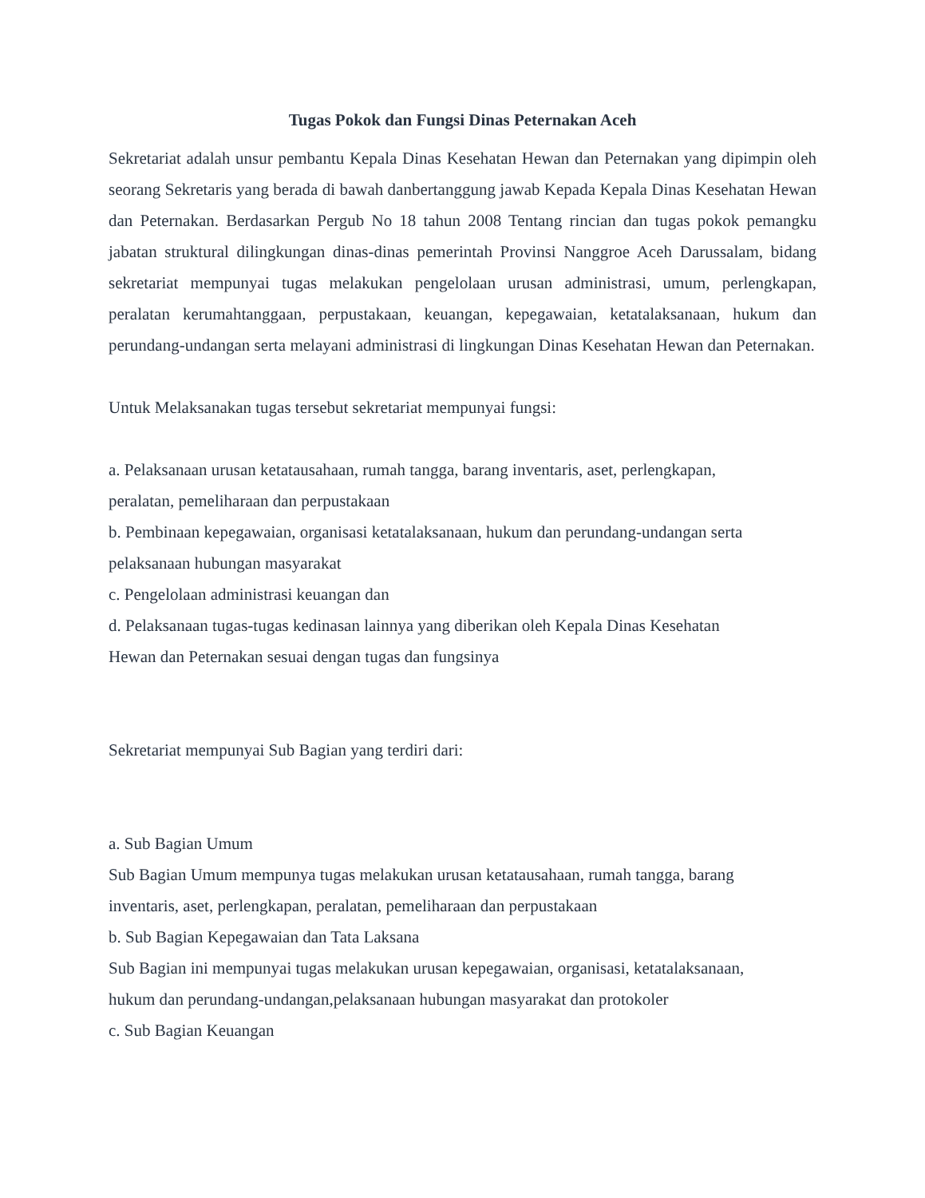Tugas Pokok dan Fungsi Dinas Peternakan Aceh
Sekretariat adalah unsur pembantu Kepala Dinas Kesehatan Hewan dan Peternakan yang dipimpin oleh seorang Sekretaris yang berada di bawah danbertanggung jawab Kepada Kepala Dinas Kesehatan Hewan dan Peternakan. Berdasarkan Pergub No 18 tahun 2008 Tentang rincian dan tugas pokok pemangku jabatan struktural dilingkungan dinas-dinas pemerintah Provinsi Nanggroe Aceh Darussalam, bidang sekretariat mempunyai tugas melakukan pengelolaan urusan administrasi, umum, perlengkapan, peralatan kerumahtanggaan, perpustakaan, keuangan, kepegawaian, ketatalaksanaan, hukum dan perundang-undangan serta melayani administrasi di lingkungan Dinas Kesehatan Hewan dan Peternakan.
Untuk Melaksanakan tugas tersebut sekretariat mempunyai fungsi:
a. Pelaksanaan urusan ketatausahaan, rumah tangga, barang inventaris, aset, perlengkapan,
peralatan, pemeliharaan dan perpustakaan
b. Pembinaan kepegawaian, organisasi ketatalaksanaan, hukum dan perundang-undangan serta
pelaksanaan hubungan masyarakat
c. Pengelolaan administrasi keuangan dan
d. Pelaksanaan tugas-tugas kedinasan lainnya yang diberikan oleh Kepala Dinas Kesehatan
Hewan dan Peternakan sesuai dengan tugas dan fungsinya
Sekretariat mempunyai Sub Bagian yang terdiri dari:
a. Sub Bagian Umum
Sub Bagian Umum mempunya tugas melakukan urusan ketatausahaan, rumah tangga, barang
inventaris, aset, perlengkapan, peralatan, pemeliharaan dan perpustakaan
b. Sub Bagian Kepegawaian dan Tata Laksana
Sub Bagian ini mempunyai tugas melakukan urusan kepegawaian, organisasi, ketatalaksanaan,
hukum dan perundang-undangan,pelaksanaan hubungan masyarakat dan protokoler
c. Sub Bagian Keuangan